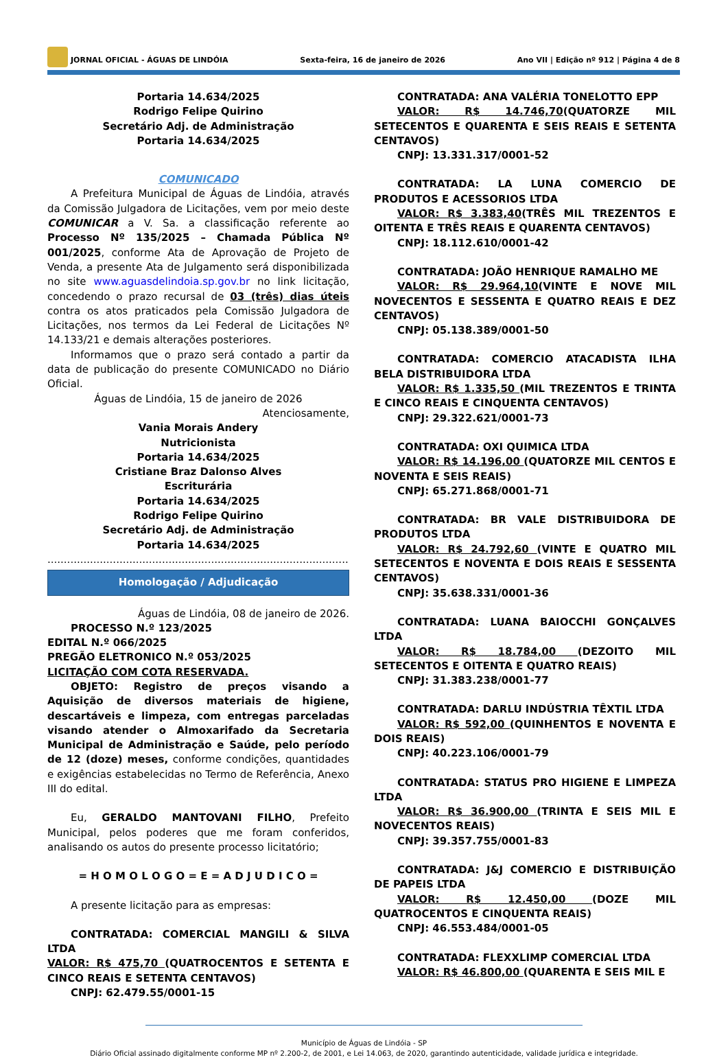JORNAL OFICIAL - ÁGUAS DE LINDÓIA Sexta-feira, 16 de janeiro de 2026 Ano VII | Edição nº 912 | Página 4 de 8
Portaria 14.634/2025
Rodrigo Felipe Quirino
Secretário Adj. de Administração
Portaria 14.634/2025
COMUNICADO
A Prefeitura Municipal de Águas de Lindóia, através da Comissão Julgadora de Licitações, vem por meio deste COMUNICAR a V. Sa. a classificação referente ao Processo Nº 135/2025 – Chamada Pública Nº 001/2025, conforme Ata de Aprovação de Projeto de Venda, a presente Ata de Julgamento será disponibilizada no site www.aguasdelindoia.sp.gov.br no link licitação, concedendo o prazo recursal de 03 (três) dias úteis contra os atos praticados pela Comissão Julgadora de Licitações, nos termos da Lei Federal de Licitações Nº 14.133/21 e demais alterações posteriores.
Informamos que o prazo será contado a partir da data de publicação do presente COMUNICADO no Diário Oficial.
Águas de Lindóia, 15 de janeiro de 2026
Atenciosamente,
Vania Morais Andery
Nutricionista
Portaria 14.634/2025
Cristiane Braz Dalonso Alves
Escriturária
Portaria 14.634/2025
Rodrigo Felipe Quirino
Secretário Adj. de Administração
Portaria 14.634/2025
........................................................................................................................
Homologação / Adjudicação
Águas de Lindóia, 08 de janeiro de 2026.
PROCESSO N.º 123/2025
EDITAL N.º 066/2025
PREGÃO ELETRONICO N.º 053/2025
LICITAÇÃO COM COTA RESERVADA.
OBJETO: Registro de preços visando a Aquisição de diversos materiais de higiene, descartáveis e limpeza, com entregas parceladas visando atender o Almoxarifado da Secretaria Municipal de Administração e Saúde, pelo período de 12 (doze) meses, conforme condições, quantidades e exigências estabelecidas no Termo de Referência, Anexo III do edital.
Eu, GERALDO MANTOVANI FILHO, Prefeito Municipal, pelos poderes que me foram conferidos, analisando os autos do presente processo licitatório;
= H O M O L O G O = E = A D J U D I C O =
A presente licitação para as empresas:
CONTRATADA: COMERCIAL MANGILI & SILVA LTDA
VALOR: R$ 475,70 (QUATROCENTOS E SETENTA E CINCO REAIS E SETENTA CENTAVOS)
CNPJ: 62.479.55/0001-15
CONTRATADA: ANA VALÉRIA TONELOTTO EPP
VALOR: R$ 14.746,70(QUATORZE MIL SETECENTOS E QUARENTA E SEIS REAIS E SETENTA CENTAVOS)
CNPJ: 13.331.317/0001-52
CONTRATADA: LA LUNA COMERCIO DE PRODUTOS E ACESSORIOS LTDA
VALOR: R$ 3.383,40(TRÊS MIL TREZENTOS E OITENTA E TRÊS REAIS E QUARENTA CENTAVOS)
CNPJ: 18.112.610/0001-42
CONTRATADA: JOÃO HENRIQUE RAMALHO ME
VALOR: R$ 29.964,10(VINTE E NOVE MIL NOVECENTOS E SESSENTA E QUATRO REAIS E DEZ CENTAVOS)
CNPJ: 05.138.389/0001-50
CONTRATADA: COMERCIO ATACADISTA ILHA BELA DISTRIBUIDORA LTDA
VALOR: R$ 1.335,50 (MIL TREZENTOS E TRINTA E CINCO REAIS E CINQUENTA CENTAVOS)
CNPJ: 29.322.621/0001-73
CONTRATADA: OXI QUIMICA LTDA
VALOR: R$ 14.196,00 (QUATORZE MIL CENTOS E NOVENTA E SEIS REAIS)
CNPJ: 65.271.868/0001-71
CONTRATADA: BR VALE DISTRIBUIDORA DE PRODUTOS LTDA
VALOR: R$ 24.792,60 (VINTE E QUATRO MIL SETECENTOS E NOVENTA E DOIS REAIS E SESSENTA CENTAVOS)
CNPJ: 35.638.331/0001-36
CONTRATADA: LUANA BAIOCCHI GONÇALVES LTDA
VALOR: R$ 18.784,00 (DEZOITO MIL SETECENTOS E OITENTA E QUATRO REAIS)
CNPJ: 31.383.238/0001-77
CONTRATADA: DARLU INDÚSTRIA TÊXTIL LTDA
VALOR: R$ 592,00 (QUINHENTOS E NOVENTA E DOIS REAIS)
CNPJ: 40.223.106/0001-79
CONTRATADA: STATUS PRO HIGIENE E LIMPEZA LTDA
VALOR: R$ 36.900,00 (TRINTA E SEIS MIL E NOVECENTOS REAIS)
CNPJ: 39.357.755/0001-83
CONTRATADA: J&J COMERCIO E DISTRIBUIÇÃO DE PAPEIS LTDA
VALOR: R$ 12.450,00 (DOZE MIL QUATROCENTOS E CINQUENTA REAIS)
CNPJ: 46.553.484/0001-05
CONTRATADA: FLEXXLIMP COMERCIAL LTDA
VALOR: R$ 46.800,00 (QUARENTA E SEIS MIL E
Município de Águas de Lindóia - SP
Diário Oficial assinado digitalmente conforme MP nº 2.200-2, de 2001, e Lei 14.063, de 2020, garantindo autenticidade, validade jurídica e integridade.